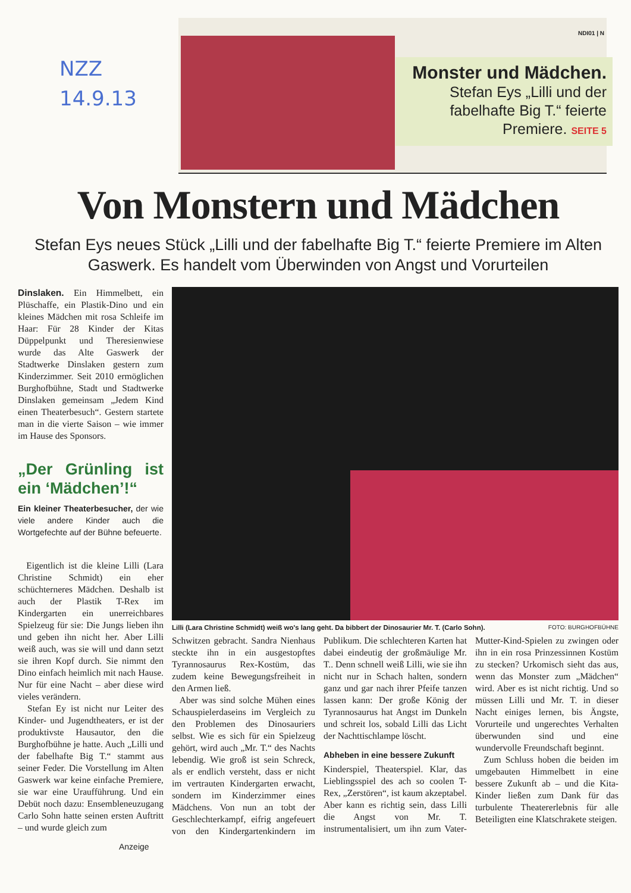NZZ
14.9.13
NDI01 | N
Monster und Mädchen.
Stefan Eys „Lilli und der fabelhafte Big T.“ feierte Premiere. SEITE 5
Von Monstern und Mädchen
Stefan Eys neues Stück „Lilli und der fabelhafte Big T.“ feierte Premiere im Alten Gaswerk. Es handelt vom Überwinden von Angst und Vorurteilen
Dinslaken. Ein Himmelbett, ein Plüschaffe, ein Plastik-Dino und ein kleines Mädchen mit rosa Schleife im Haar: Für 28 Kinder der Kitas Düppelpunkt und Theresienwiese wurde das Alte Gaswerk der Stadtwerke Dinslaken gestern zum Kinderzimmer. Seit 2010 ermöglichen Burghofbühne, Stadt und Stadtwerke Dinslaken gemeinsam „Jedem Kind einen Theaterbesuch“. Gestern startete man in die vierte Saison – wie immer im Hause des Sponsors.
„Der Grünling ist ein ‘Mädchen’!“
Ein kleiner Theaterbesucher, der wie viele andere Kinder auch die Wortgefechte auf der Bühne befeuerte.
Eigentlich ist die kleine Lilli (Lara Christine Schmidt) ein eher schüchterneres Mädchen. Deshalb ist auch der Plastik T-Rex im Kindergarten ein unerreichbares Spielzeug für sie: Die Jungs lieben ihn und geben ihn nicht her. Aber Lilli weiß auch, was sie will und dann setzt sie ihren Kopf durch. Sie nimmt den Dino einfach heimlich mit nach Hause. Nur für eine Nacht – aber diese wird vieles verändern.
Stefan Ey ist nicht nur Leiter des Kinder- und Jugendtheaters, er ist der produktivste Hausautor, den die Burghofbühne je hatte. Auch „Lilli und der fabelhafte Big T.“ stammt aus seiner Feder. Die Vorstellung im Alten Gaswerk war keine einfache Premiere, sie war eine Uraufführung. Und ein Debüt noch dazu: Ensembleneuzugang Carlo Sohn hatte seinen ersten Auftritt – und wurde gleich zum
Lilli (Lara Christine Schmidt) weiß wo's lang geht. Da bibbert der Dinosaurier Mr. T. (Carlo Sohn). FOTO: BURGHOFBÜHNE
Schwitzen gebracht. Sandra Nienhaus steckte ihn in ein ausgestopftes Tyrannosaurus Rex-Kostüm, das zudem keine Bewegungsfreiheit in den Armen ließ.
Aber was sind solche Mühen eines Schauspielerdaseins im Vergleich zu den Problemen des Dinosauriers selbst. Wie es sich für ein Spielzeug gehört, wird auch „Mr. T.“ des Nachts lebendig. Wie groß ist sein Schreck, als er endlich versteht, dass er nicht im vertrauten Kindergarten erwacht, sondern im Kinderzimmer eines Mädchens. Von nun an tobt der Geschlechterkampf, eifrig angefeuert von den Kindergartenkindern im Publikum. Die schlechteren Karten hat dabei eindeutig der großmäulige Mr. T.. Denn schnell weiß Lilli, wie sie ihn nicht nur in Schach halten, sondern ganz und gar nach ihrer Pfeife tanzen lassen kann: Der große König der Tyrannosaurus hat Angst im Dunkeln und schreit los, sobald Lilli das Licht der Nachttischlampe löscht.
Abheben in eine bessere Zukunft
Kinderspiel, Theaterspiel. Klar, das Lieblingsspiel des ach so coolen T-Rex, „Zerstören“, ist kaum akzeptabel. Aber kann es richtig sein, dass Lilli die Angst von Mr. T. instrumentalisiert, um ihn zum Vater-Mutter-Kind-Spielen zu zwingen oder ihn in ein rosa Prinzessinnen Kostüm zu stecken? Urkomisch sieht das aus, wenn das Monster zum „Mädchen“ wird. Aber es ist nicht richtig. Und so müssen Lilli und Mr. T. in dieser Nacht einiges lernen, bis Ängste, Vorurteile und ungerechtes Verhalten überwunden sind und eine wundervolle Freundschaft beginnt.
Zum Schluss hoben die beiden im umgebauten Himmelbett in eine bessere Zukunft ab – und die Kita-Kinder ließen zum Dank für das turbulente Theatererlebnis für alle Beteiligten eine Klatschrakete steigen.
Anzeige